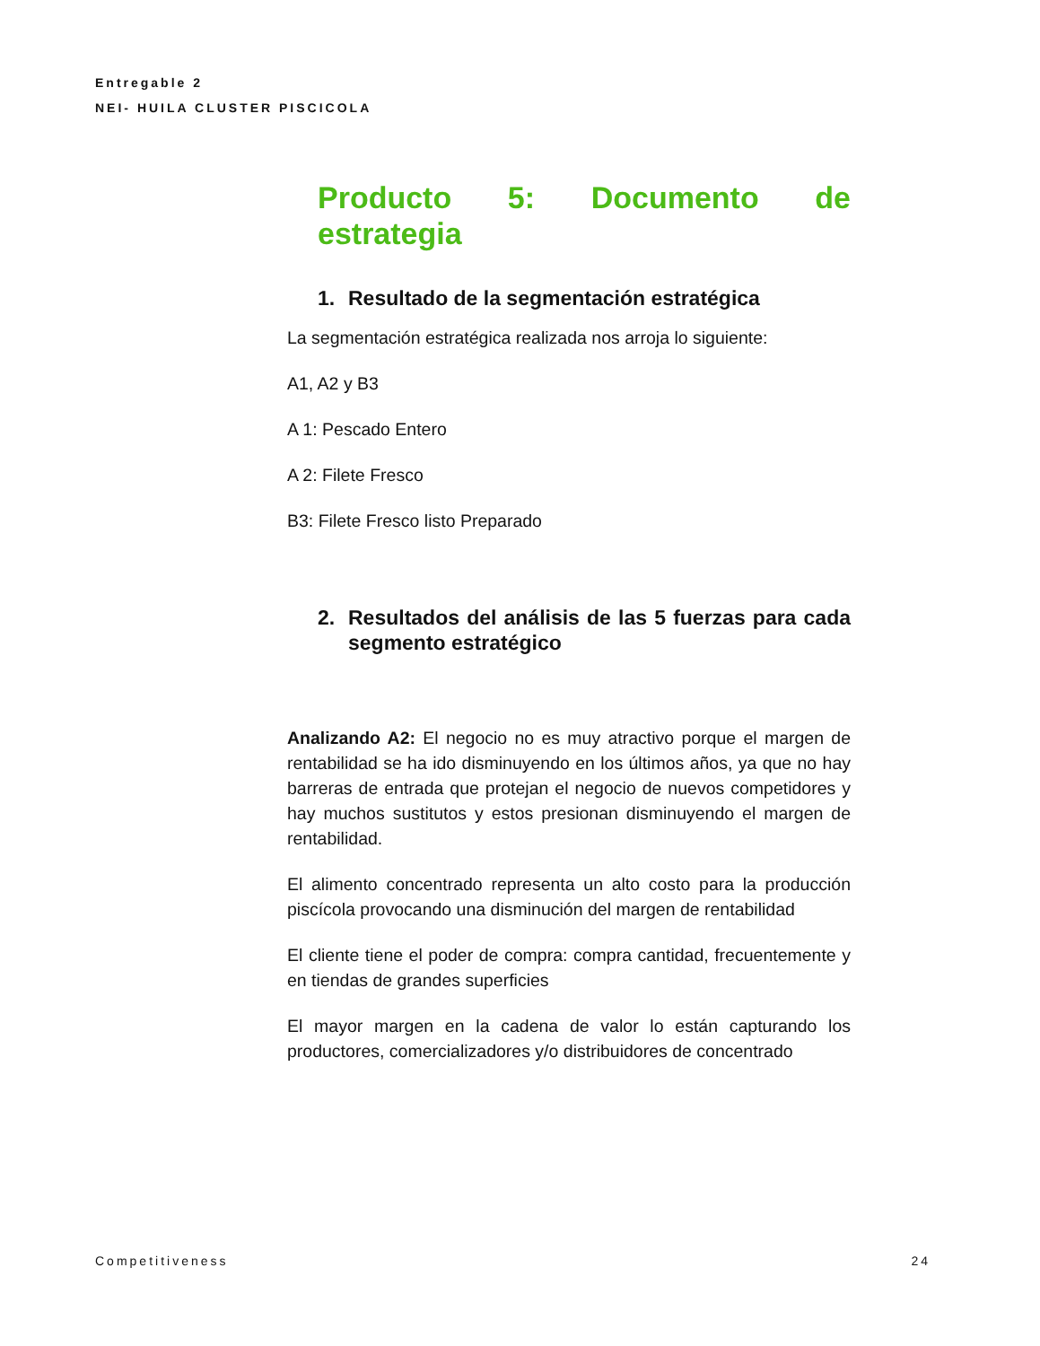Entregable 2
NEI- HUILA CLUSTER PISCICOLA
Producto 5: Documento de estrategia
1. Resultado de la segmentación estratégica
La segmentación estratégica realizada nos arroja lo siguiente:
A1, A2 y B3
A 1: Pescado Entero
A 2: Filete Fresco
B3: Filete Fresco listo Preparado
2. Resultados del análisis de las 5 fuerzas para cada segmento estratégico
Analizando A2: El negocio no es muy atractivo porque el margen de rentabilidad se ha ido disminuyendo en los últimos años, ya que no hay barreras de entrada que protejan el negocio de nuevos competidores y hay muchos sustitutos y estos presionan disminuyendo el margen de rentabilidad.
El alimento concentrado representa un alto costo para la producción piscícola provocando una disminución del margen de rentabilidad
El cliente tiene el poder de compra: compra cantidad, frecuentemente y en tiendas de grandes superficies
El mayor margen en la cadena de valor lo están capturando los productores, comercializadores y/o distribuidores de concentrado
Competitiveness 24